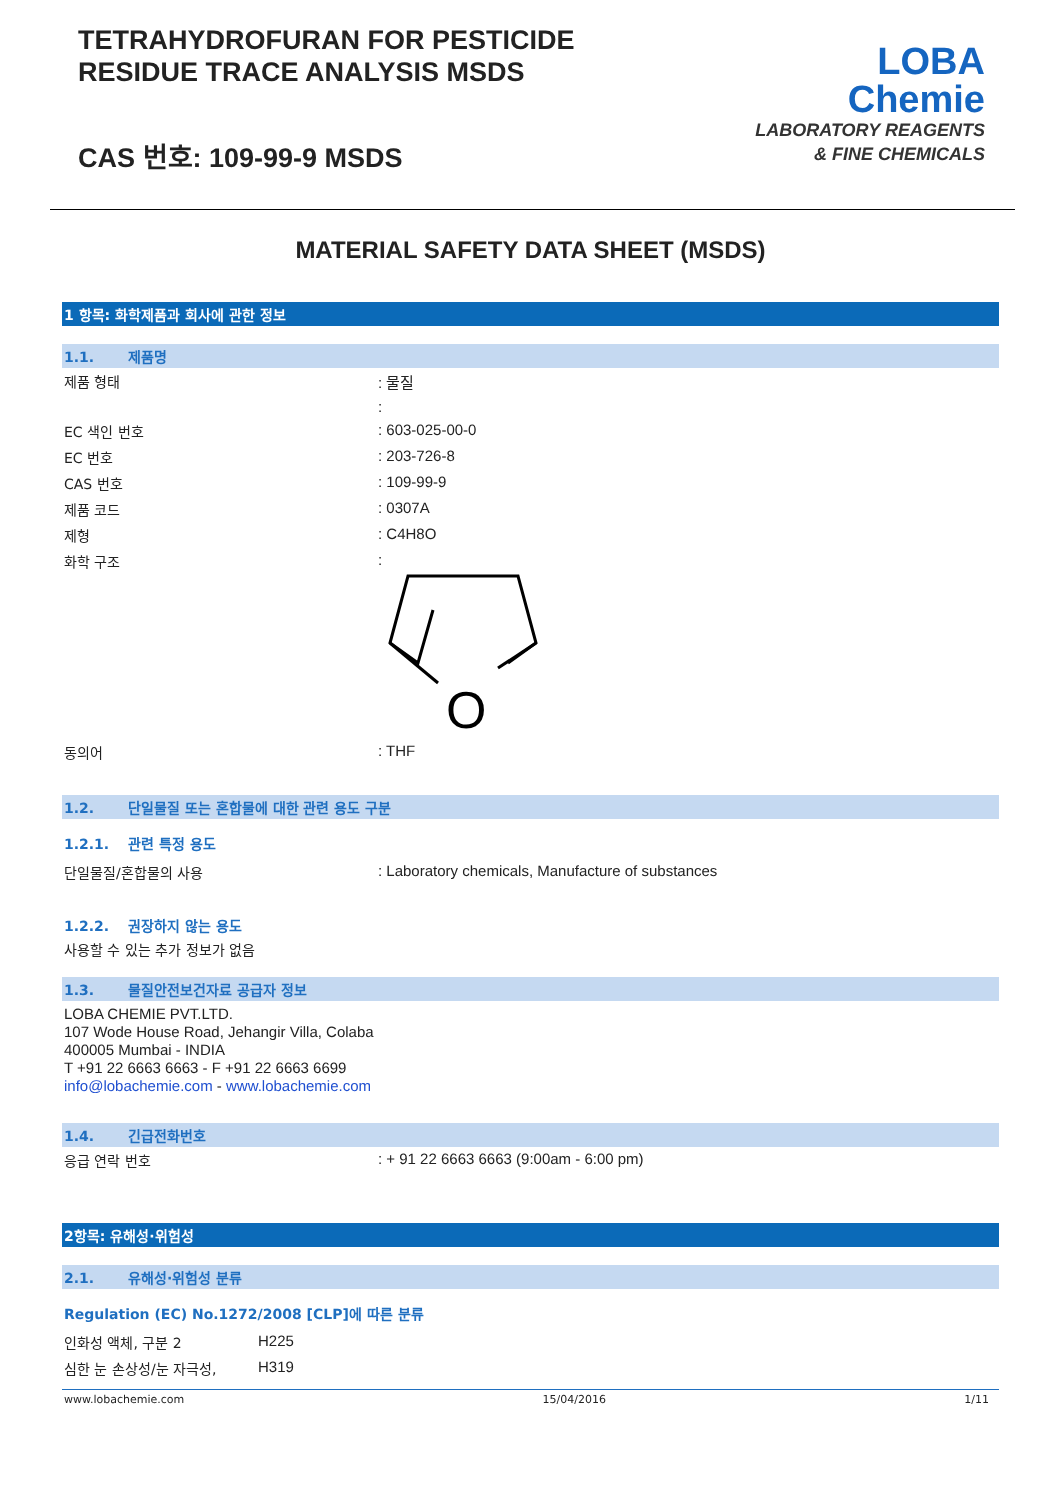TETRAHYDROFURAN FOR PESTICIDE
RESIDUE TRACE ANALYSIS MSDS
CAS 번호: 109-99-9 MSDS
LOBA
Chemie
LABORATORY REAGENTS
& FINE CHEMICALS
MATERIAL SAFETY DATA SHEET (MSDS)
1 항목: 화학제품과 회사에 관한 정보
1.1. 제품명
| 제품 형태 | : 물질 |
| | : |
| EC 색인 번호 | : 603-025-00-0 |
| EC 번호 | : 203-726-8 |
| CAS 번호 | : 109-99-9 |
| 제품 코드 | : 0307A |
| 제형 | : C4H8O |
| 화학 구조 | : O |
| 동의어 | : THF |
1.2. 단일물질 또는 혼합물에 대한 관련 용도 구분
1.2.1. 관련 특정 용도
| 단일물질/혼합물의 사용 | : Laboratory chemicals, Manufacture of substances |
1.2.2. 권장하지 않는 용도
사용할 수 있는 추가 정보가 없음
1.3. 물질안전보건자료 공급자 정보
LOBA CHEMIE PVT.LTD.
107 Wode House Road, Jehangir Villa, Colaba
400005 Mumbai - INDIA
T +91 22 6663 6663 - F +91 22 6663 6699
info@lobachemie.com - www.lobachemie.com
1.4. 긴급전화번호
| 응급 연락 번호 | : + 91 22 6663 6663 (9:00am - 6:00 pm) |
2항목: 유해성·위험성
2.1. 유해성·위험성 분류
Regulation (EC) No.1272/2008 [CLP]에 따른 분류
| 인화성 액체, 구분 2 | H225 |
| 심한 눈 손상성/눈 자극성, | H319 |
www.lobachemie.com 15/04/2016 1/11